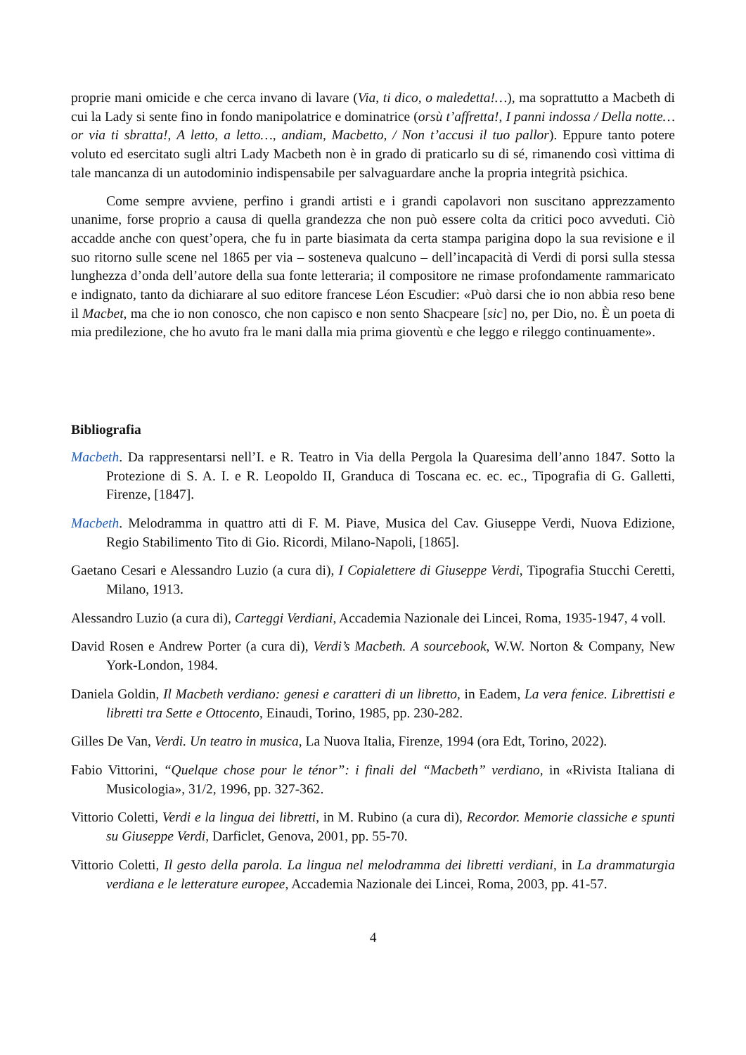proprie mani omicide e che cerca invano di lavare (Via, ti dico, o maledetta!…), ma soprattutto a Macbeth di cui la Lady si sente fino in fondo manipolatrice e dominatrice (orsù t’affretta!, I panni indossa / Della notte… or via ti sbratta!, A letto, a letto…, andiam, Macbetto, / Non t’accusi il tuo pallor). Eppure tanto potere voluto ed esercitato sugli altri Lady Macbeth non è in grado di praticarlo su di sé, rimanendo così vittima di tale mancanza di un autodominio indispensabile per salvaguardare anche la propria integrità psichica.
Come sempre avviene, perfino i grandi artisti e i grandi capolavori non suscitano apprezzamento unanime, forse proprio a causa di quella grandezza che non può essere colta da critici poco avveduti. Ciò accadde anche con quest’opera, che fu in parte biasimata da certa stampa parigina dopo la sua revisione e il suo ritorno sulle scene nel 1865 per via – sosteneva qualcuno – dell’incapacità di Verdi di porsi sulla stessa lunghezza d’onda dell’autore della sua fonte letteraria; il compositore ne rimase profondamente rammaricato e indignato, tanto da dichiarare al suo editore francese Léon Escudier: «Può darsi che io non abbia reso bene il Macbet, ma che io non conosco, che non capisco e non sento Shacpeare [sic] no, per Dio, no. È un poeta di mia predilezione, che ho avuto fra le mani dalla mia prima gioventù e che leggo e rileggo continuamente».
Bibliografia
Macbeth. Da rappresentarsi nell’I. e R. Teatro in Via della Pergola la Quaresima dell’anno 1847. Sotto la Protezione di S. A. I. e R. Leopoldo II, Granduca di Toscana ec. ec. ec., Tipografia di G. Galletti, Firenze, [1847].
Macbeth. Melodramma in quattro atti di F. M. Piave, Musica del Cav. Giuseppe Verdi, Nuova Edizione, Regio Stabilimento Tito di Gio. Ricordi, Milano-Napoli, [1865].
Gaetano Cesari e Alessandro Luzio (a cura di), I Copialettere di Giuseppe Verdi, Tipografia Stucchi Ceretti, Milano, 1913.
Alessandro Luzio (a cura di), Carteggi Verdiani, Accademia Nazionale dei Lincei, Roma, 1935-1947, 4 voll.
David Rosen e Andrew Porter (a cura di), Verdi’s Macbeth. A sourcebook, W.W. Norton & Company, New York-London, 1984.
Daniela Goldin, Il Macbeth verdiano: genesi e caratteri di un libretto, in Eadem, La vera fenice. Librettisti e libretti tra Sette e Ottocento, Einaudi, Torino, 1985, pp. 230-282.
Gilles De Van, Verdi. Un teatro in musica, La Nuova Italia, Firenze, 1994 (ora Edt, Torino, 2022).
Fabio Vittorini, “Quelque chose pour le ténor”: i finali del “Macbeth” verdiano, in «Rivista Italiana di Musicologia», 31/2, 1996, pp. 327-362.
Vittorio Coletti, Verdi e la lingua dei libretti, in M. Rubino (a cura di), Recordor. Memorie classiche e spunti su Giuseppe Verdi, Darficlet, Genova, 2001, pp. 55-70.
Vittorio Coletti, Il gesto della parola. La lingua nel melodramma dei libretti verdiani, in La drammaturgia verdiana e le letterature europee, Accademia Nazionale dei Lincei, Roma, 2003, pp. 41-57.
4